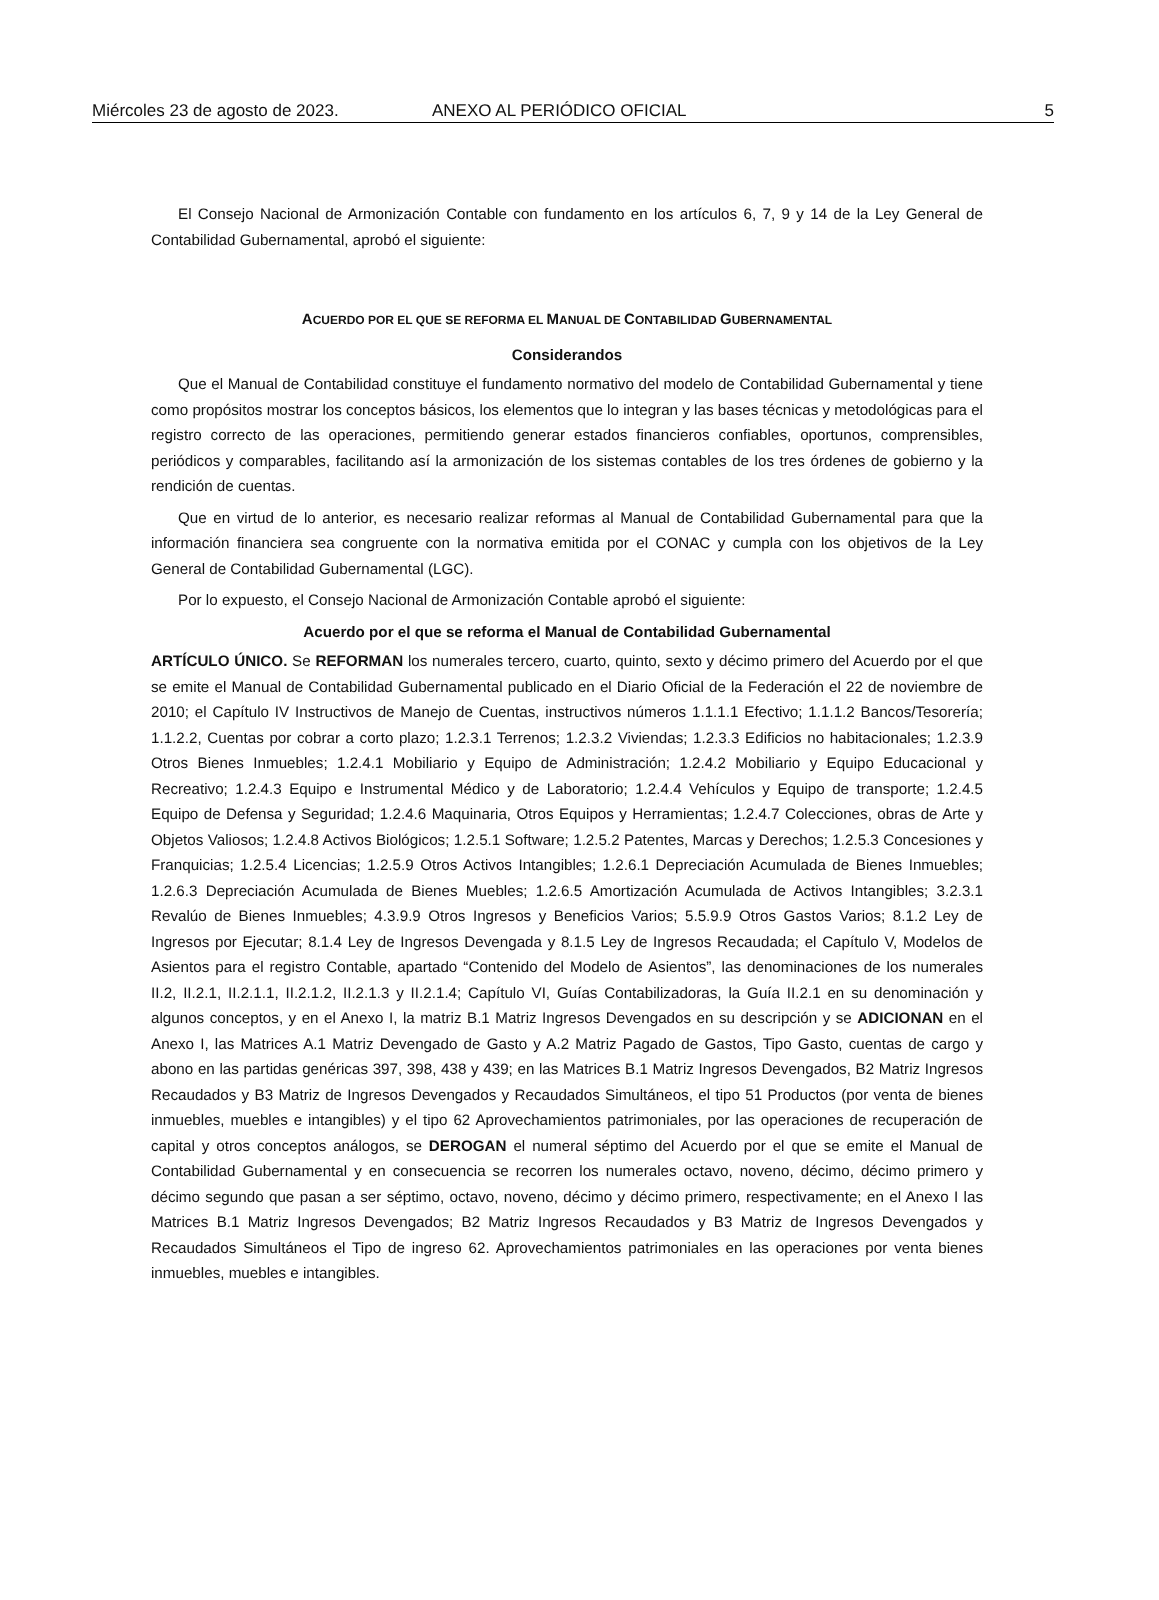Miércoles 23 de agosto de 2023. ANEXO AL PERIÓDICO OFICIAL 5
El Consejo Nacional de Armonización Contable con fundamento en los artículos 6, 7, 9 y 14 de la Ley General de Contabilidad Gubernamental, aprobó el siguiente:
ACUERDO POR EL QUE SE REFORMA EL MANUAL DE CONTABILIDAD GUBERNAMENTAL
Considerandos
Que el Manual de Contabilidad constituye el fundamento normativo del modelo de Contabilidad Gubernamental y tiene como propósitos mostrar los conceptos básicos, los elementos que lo integran y las bases técnicas y metodológicas para el registro correcto de las operaciones, permitiendo generar estados financieros confiables, oportunos, comprensibles, periódicos y comparables, facilitando así la armonización de los sistemas contables de los tres órdenes de gobierno y la rendición de cuentas.
Que en virtud de lo anterior, es necesario realizar reformas al Manual de Contabilidad Gubernamental para que la información financiera sea congruente con la normativa emitida por el CONAC y cumpla con los objetivos de la Ley General de Contabilidad Gubernamental (LGC).
Por lo expuesto, el Consejo Nacional de Armonización Contable aprobó el siguiente:
Acuerdo por el que se reforma el Manual de Contabilidad Gubernamental
ARTÍCULO ÚNICO. Se REFORMAN los numerales tercero, cuarto, quinto, sexto y décimo primero del Acuerdo por el que se emite el Manual de Contabilidad Gubernamental publicado en el Diario Oficial de la Federación el 22 de noviembre de 2010; el Capítulo IV Instructivos de Manejo de Cuentas, instructivos números 1.1.1.1 Efectivo; 1.1.1.2 Bancos/Tesorería; 1.1.2.2, Cuentas por cobrar a corto plazo; 1.2.3.1 Terrenos; 1.2.3.2 Viviendas; 1.2.3.3 Edificios no habitacionales; 1.2.3.9 Otros Bienes Inmuebles; 1.2.4.1 Mobiliario y Equipo de Administración; 1.2.4.2 Mobiliario y Equipo Educacional y Recreativo; 1.2.4.3 Equipo e Instrumental Médico y de Laboratorio; 1.2.4.4 Vehículos y Equipo de transporte; 1.2.4.5 Equipo de Defensa y Seguridad; 1.2.4.6 Maquinaria, Otros Equipos y Herramientas; 1.2.4.7 Colecciones, obras de Arte y Objetos Valiosos; 1.2.4.8 Activos Biológicos; 1.2.5.1 Software; 1.2.5.2 Patentes, Marcas y Derechos; 1.2.5.3 Concesiones y Franquicias; 1.2.5.4 Licencias; 1.2.5.9 Otros Activos Intangibles; 1.2.6.1 Depreciación Acumulada de Bienes Inmuebles; 1.2.6.3 Depreciación Acumulada de Bienes Muebles; 1.2.6.5 Amortización Acumulada de Activos Intangibles; 3.2.3.1 Revalúo de Bienes Inmuebles; 4.3.9.9 Otros Ingresos y Beneficios Varios; 5.5.9.9 Otros Gastos Varios; 8.1.2 Ley de Ingresos por Ejecutar; 8.1.4 Ley de Ingresos Devengada y 8.1.5 Ley de Ingresos Recaudada; el Capítulo V, Modelos de Asientos para el registro Contable, apartado “Contenido del Modelo de Asientos”, las denominaciones de los numerales II.2, II.2.1, II.2.1.1, II.2.1.2, II.2.1.3 y II.2.1.4; Capítulo VI, Guías Contabilizadoras, la Guía II.2.1 en su denominación y algunos conceptos, y en el Anexo I, la matriz B.1 Matriz Ingresos Devengados en su descripción y se ADICIONAN en el Anexo I, las Matrices A.1 Matriz Devengado de Gasto y A.2 Matriz Pagado de Gastos, Tipo Gasto, cuentas de cargo y abono en las partidas genéricas 397, 398, 438 y 439; en las Matrices B.1 Matriz Ingresos Devengados, B2 Matriz Ingresos Recaudados y B3 Matriz de Ingresos Devengados y Recaudados Simultáneos, el tipo 51 Productos (por venta de bienes inmuebles, muebles e intangibles) y el tipo 62 Aprovechamientos patrimoniales, por las operaciones de recuperación de capital y otros conceptos análogos, se DEROGAN el numeral séptimo del Acuerdo por el que se emite el Manual de Contabilidad Gubernamental y en consecuencia se recorren los numerales octavo, noveno, décimo, décimo primero y décimo segundo que pasan a ser séptimo, octavo, noveno, décimo y décimo primero, respectivamente; en el Anexo I las Matrices B.1 Matriz Ingresos Devengados; B2 Matriz Ingresos Recaudados y B3 Matriz de Ingresos Devengados y Recaudados Simultáneos el Tipo de ingreso 62. Aprovechamientos patrimoniales en las operaciones por venta bienes inmuebles, muebles e intangibles.